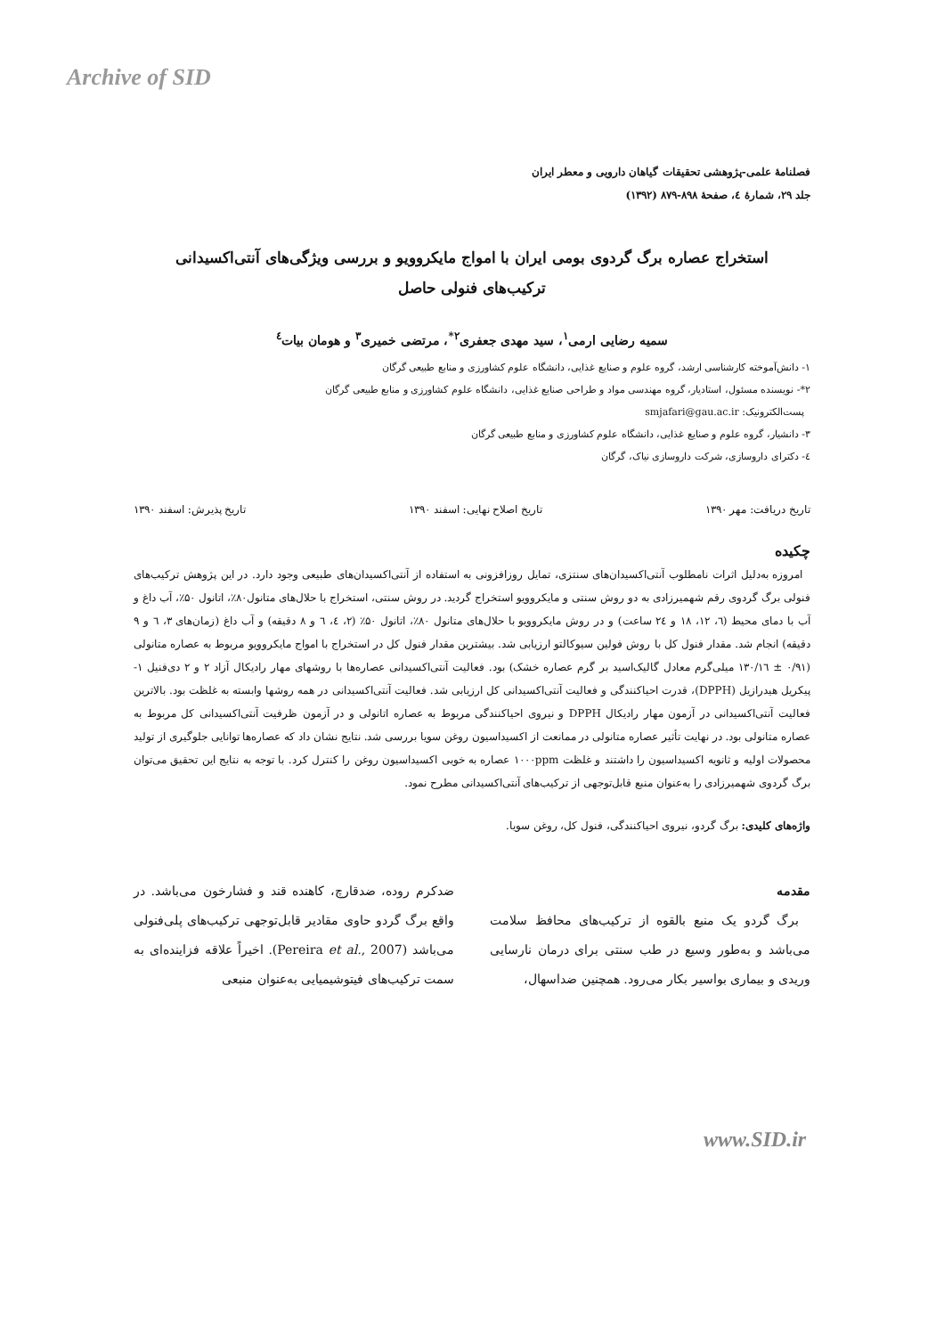Archive of SID
فصلنامهٔ علمی-پژوهشی تحقیقات گیاهان دارویی و معطر ایران
جلد ۲۹، شمارهٔ ٤، صفحهٔ ۸۹۸-۸۷۹ (۱۳۹۲)
استخراج عصاره برگ گردوی بومی ایران با امواج مایکروویو و بررسی ویژگی‌های آنتی‌اکسیدانی
ترکیب‌های فنولی حاصل
سمیه رضایی ارمی<sup>۱</sup>، سید مهدی جعفری<sup>۲*</sup>، مرتضی خمیری<sup>۳</sup> و هومان بیات<sup>٤</sup>
۱- دانش‌آموخته کارشناسی ارشد، گروه علوم و صنایع غذایی، دانشگاه علوم کشاورزی و منابع طبیعی گرگان
۲*- نویسنده مسئول، استادیار، گروه مهندسی مواد و طراحی صنایع غذایی، دانشگاه علوم کشاورزی و منابع طبیعی گرگان
پست‌الکترونیک: smjafari@gau.ac.ir
۳- دانشیار، گروه علوم و صنایع غذایی، دانشگاه علوم کشاورزی و منابع طبیعی گرگان
٤- دکترای داروسازی، شرکت داروسازی نیاک، گرگان
تاریخ دریافت: مهر ۱۳۹۰ تاریخ اصلاح نهایی: اسفند ۱۳۹۰ تاریخ پذیرش: اسفند ۱۳۹۰
چکیده
امروزه به‌دلیل اثرات نامطلوب آنتی‌اکسیدان‌های سنتزی، تمایل روزافزونی به استفاده از آنتی‌اکسیدان‌های طبیعی وجود دارد. در این پژوهش ترکیب‌های فنولی برگ گردوی رقم شهمیرزادی به دو روش سنتی و مایکروویو استخراج گردید. در روش سنتی، استخراج با حلال‌های متانول۸۰٪، اتانول ۵۰٪، آب داغ و آب با دمای محیط (٦، ۱۲، ۱۸ و ۲٤ ساعت) و در روش مایکروویو با حلال‌های متانول ۸۰٪، اتانول ۵۰٪ (۲، ٤، ٦ و ۸ دقیقه) و آب داغ (زمان‌های ۳، ٦ و ۹ دقیقه) انجام شد. مقدار فنول کل با روش فولین سیوکالتو ارزیابی شد. بیشترین مقدار فنول کل در استخراج با امواج مایکروویو مربوط به عصاره متانولی (۰/۹۱ ± ۱۳۰/۱٦ میلی‌گرم معادل گالیک‌اسید بر گرم عصاره خشک) بود. فعالیت آنتی‌اکسیدانی عصاره‌ها با روشهای مهار رادیکال آزاد ۲ و ۲ دی‌فنیل ۱- پیکریل هیدرازیل (DPPH)، قدرت احیاکنندگی و فعالیت آنتی‌اکسیدانی کل ارزیابی شد. فعالیت آنتی‌اکسیدانی در همه روشها وابسته به غلظت بود. بالاترین فعالیت آنتی‌اکسیدانی در آزمون مهار رادیکال DPPH و نیروی احیاکنندگی مربوط به عصاره اتانولی و در آزمون ظرفیت آنتی‌اکسیدانی کل مربوط به عصاره متانولی بود. در نهایت تأثیر عصاره متانولی در ممانعت از اکسیداسیون روغن سویا بررسی شد. نتایج نشان داد که عصاره‌ها توانایی جلوگیری از تولید محصولات اولیه و ثانویه اکسیداسیون را داشتند و غلظت ۱۰۰۰ppm عصاره به خوبی اکسیداسیون روغن را کنترل کرد. با توجه به نتایج این تحقیق می‌توان برگ گردوی شهمیرزادی را به‌عنوان منبع قابل‌توجهی از ترکیب‌های آنتی‌اکسیدانی مطرح نمود.
واژه‌های کلیدی: برگ گردو، نیروی احیاکنندگی، فنول کل، روغن سویا.
مقدمه
برگ گردو یک منبع بالقوه از ترکیب‌های محافظ سلامت می‌باشد و به‌طور وسیع در طب سنتی برای درمان نارسایی وریدی و بیماری بواسیر بکار می‌رود. همچنین ضداسهال،
ضدکرم روده، ضدقارچ، کاهنده قند و فشارخون می‌باشد. در واقع برگ گردو حاوی مقادیر قابل‌توجهی ترکیب‌های پلی‌فنولی می‌باشد (Pereira et al., 2007). اخیراً علاقه فزاینده‌ای به سمت ترکیب‌های فیتوشیمیایی به‌عنوان منبعی
www.SID.ir